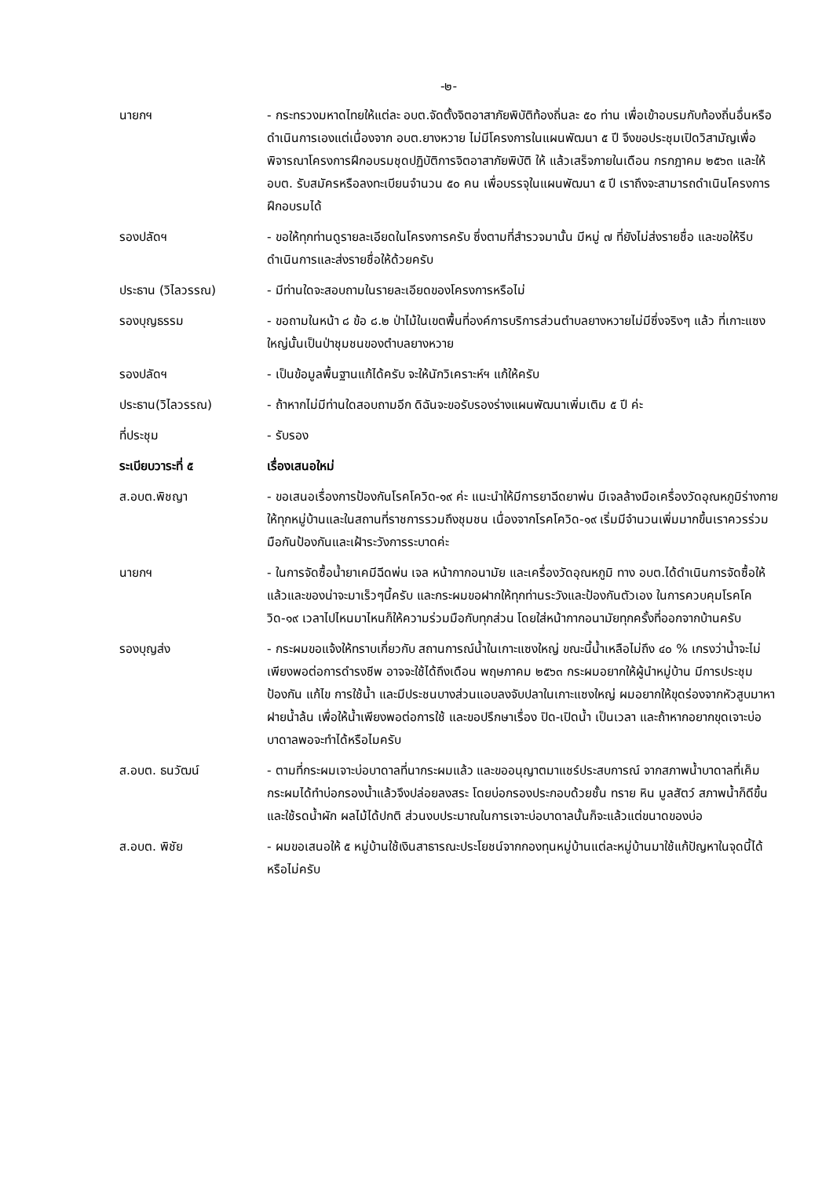-๒-
นายกฯ - กระทรวงมหาดไทยให้แต่ละ อบต.จัดตั้งจิตอาสาภัยพิบัติท้องถิ่นละ ๕๐ ท่าน เพื่อเข้าอบรมกับท้องถิ่นอื่นหรือดำเนินการเองแต่เนื่องจาก อบต.ยางหวาย ไม่มีโครงการในแผนพัฒนา ๕ ปี จึงขอประชุมเปิดวิสามัญเพื่อพิจารณาโครงการฝึกอบรมชุดปฏิบัติการจิตอาสาภัยพิบัติ ให้ แล้วเสร็จภายในเดือน กรกฎาคม ๒๕๖๓ และให้ อบต. รับสมัครหรือลงทะเบียนจำนวน ๕๐ คน เพื่อบรรจุในแผนพัฒนา ๕ ปี เราถึงจะสามารถดำเนินโครงการฝึกอบรมได้
รองปลัดฯ - ขอให้ทุกท่านดูรายละเอียดในโครงการครับ ซึ่งตามที่สำรวจมานั้น มีหมู่ ๗ ที่ยังไม่ส่งรายชื่อ และขอให้รีบดำเนินการและส่งรายชื่อให้ด้วยครับ
ประธาน (วิไลวรรณ) - มีท่านใดจะสอบถามในรายละเอียดของโครงการหรือไม่
รองบุญธรรม - ขอถามในหน้า ๘ ข้อ ๘.๒ ป่าไม้ในเขตพื้นที่องค์การบริการส่วนตำบลยางหวายไม่มีซึ่งจริงๆ แล้ว ที่เกาะแซงใหญ่นั้นเป็นป่าชุมชนของตำบลยางหวาย
รองปลัดฯ - เป็นข้อมูลพื้นฐานแก้ได้ครับ จะให้นักวิเคราะห์ฯ แก้ให้ครับ
ประธาน(วิไลวรรณ) - ถ้าหากไม่มีท่านใดสอบถามอีก ดิฉันจะขอรับรองร่างแผนพัฒนาเพิ่มเติม ๕ ปี ค่ะ
ที่ประชุม - รับรอง
ระเบียบวาระที่ ๕ เรื่องเสนอใหม่
ส.อบต.พิชญา - ขอเสนอเรื่องการป้องกันโรคโควิด-๑๙ ค่ะ แนะนำให้มีการยาฉีดยาพ่น มีเจลล้างมือเครื่องวัดอุณหภูมิร่างกาย ให้ทุกหมู่บ้านและในสถานที่ราชการรวมถึงชุมชน เนื่องจากโรคโควิด-๑๙ เริ่มมีจำนวนเพิ่มมากขึ้นเราควรร่วมมือกันป้องกันและเฝ้าระวังการระบาดค่ะ
นายกฯ - ในการจัดซื้อน้ำยาเคมีฉีดพ่น เจล หน้ากากอนามัย และเครื่องวัดอุณหภูมิ ทาง อบต.ได้ดำเนินการจัดซื้อให้แล้วและของน่าจะมาเร็วๆนี้ครับ และกระผมขอฝากให้ทุกท่านระวังและป้องกันตัวเอง ในการควบคุมโรคโควิด-๑๙ เวลาไปไหนมาไหนก็ให้ความร่วมมือกับทุกส่วน โดยใส่หน้ากากอนามัยทุกครั้งที่ออกจากบ้านครับ
รองบุญส่ง - กระผมขอแจ้งให้ทราบเกี่ยวกับ สถานการณ์น้ำในเกาะแซงใหญ่ ขณะนี้น้ำเหลือไม่ถึง ๔๐ % เกรงว่าน้ำจะไม่เพียงพอต่อการดำรงชีพ อาจจะใช้ได้ถึงเดือน พฤษภาคม ๒๕๖๓ กระผมอยากให้ผู้นำหมู่บ้าน มีการประชุมป้องกัน แก้ไข การใช้น้ำ และมีประชนบางส่วนแอบลงจับปลาในเกาะแซงใหญ่ ผมอยากให้ขุดร่องจากหัวสูบมาหาฝายน้ำล้น เพื่อให้น้ำเพียงพอต่อการใช้ และขอปรึกษาเรื่อง ปิด-เปิดน้ำ เป็นเวลา และถ้าหากอยากขุดเจาะบ่อบาดาลพอจะทำได้หรือไมครับ
ส.อบต. ธนวัฒน์ - ตามที่กระผมเจาะบ่อบาดาลที่นากระผมแล้ว และขออนุญาตมาแชร์ประสบการณ์ จากสภาพน้ำบาดาลที่เค็ม กระผมได้ทำบ่อกรองน้ำแล้วจึงปล่อยลงสระ โดยบ่อกรองประกอบด้วยชั้น ทราย หิน มูลสัตว์ สภาพน้ำก็ดีขึ้นและใช้รดน้ำผัก ผลไม้ได้ปกติ ส่วนงบประมาณในการเจาะบ่อบาดาลนั้นก็จะแล้วแต่ขนาดของบ่อ
ส.อบต. พิชัย - ผมขอเสนอให้ ๕ หมู่บ้านใช้เงินสาธารณะประโยชน์จากกองทุนหมู่บ้านแต่ละหมู่บ้านมาใช้แก้ปัญหาในจุดนี้ได้หรือไม่ครับ